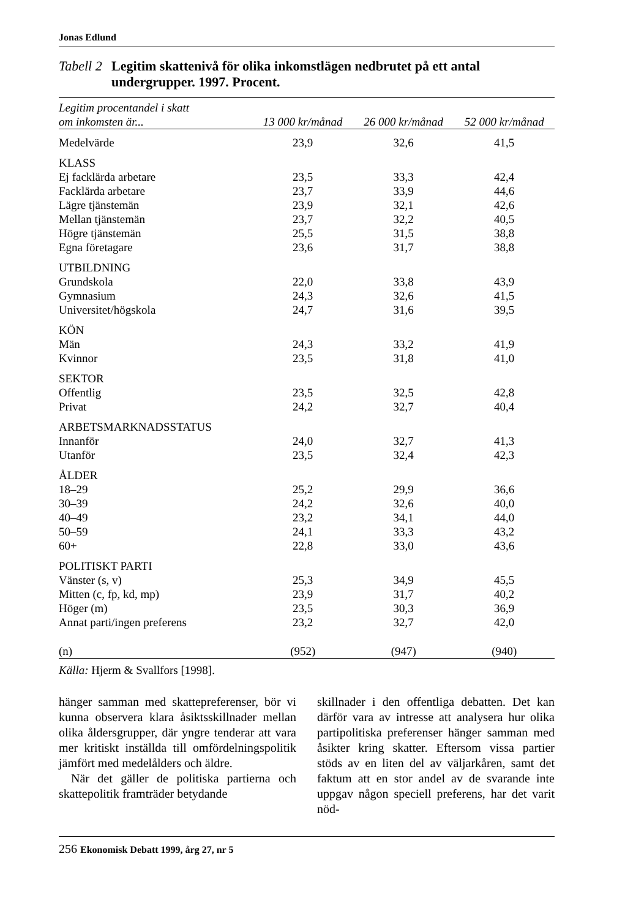Jonas Edlund
Tabell 2 Legitim skattenivå för olika inkomstlägen nedbrutet på ett antal undergrupper. 1997. Procent.
| Legitim procentandel i skatt om inkomsten är... | 13 000 kr/månad | 26 000 kr/månad | 52 000 kr/månad |
| --- | --- | --- | --- |
| Medelvärde | 23,9 | 32,6 | 41,5 |
| KLASS | | | |
| Ej facklärda arbetare | 23,5 | 33,3 | 42,4 |
| Facklärda arbetare | 23,7 | 33,9 | 44,6 |
| Lägre tjänstemän | 23,9 | 32,1 | 42,6 |
| Mellan tjänstemän | 23,7 | 32,2 | 40,5 |
| Högre tjänstemän | 25,5 | 31,5 | 38,8 |
| Egna företagare | 23,6 | 31,7 | 38,8 |
| UTBILDNING | | | |
| Grundskola | 22,0 | 33,8 | 43,9 |
| Gymnasium | 24,3 | 32,6 | 41,5 |
| Universitet/högskola | 24,7 | 31,6 | 39,5 |
| KÖN | | | |
| Män | 24,3 | 33,2 | 41,9 |
| Kvinnor | 23,5 | 31,8 | 41,0 |
| SEKTOR | | | |
| Offentlig | 23,5 | 32,5 | 42,8 |
| Privat | 24,2 | 32,7 | 40,4 |
| ARBETSMARKNADSSTATUS | | | |
| Innanför | 24,0 | 32,7 | 41,3 |
| Utanför | 23,5 | 32,4 | 42,3 |
| ÅLDER | | | |
| 18–29 | 25,2 | 29,9 | 36,6 |
| 30–39 | 24,2 | 32,6 | 40,0 |
| 40–49 | 23,2 | 34,1 | 44,0 |
| 50–59 | 24,1 | 33,3 | 43,2 |
| 60+ | 22,8 | 33,0 | 43,6 |
| POLITISKT PARTI | | | |
| Vänster (s, v) | 25,3 | 34,9 | 45,5 |
| Mitten (c, fp, kd, mp) | 23,9 | 31,7 | 40,2 |
| Höger (m) | 23,5 | 30,3 | 36,9 |
| Annat parti/ingen preferens | 23,2 | 32,7 | 42,0 |
| (n) | (952) | (947) | (940) |
Källa: Hjerm & Svallfors [1998].
hänger samman med skattepreferenser, bör vi kunna observera klara åsiktsskillnader mellan olika åldersgrupper, där yngre tenderar att vara mer kritiskt inställda till omfördelningspolitik jämfört med medelålders och äldre.
När det gäller de politiska partierna och skattepolitik framträder betydande
skillnader i den offentliga debatten. Det kan därför vara av intresse att analysera hur olika partipolitiska preferenser hänger samman med åsikter kring skatter. Eftersom vissa partier stöds av en liten del av väljarkåren, samt det faktum att en stor andel av de svarande inte uppgav någon speciell preferens, har det varit nöd-
256 Ekonomisk Debatt 1999, årg 27, nr 5